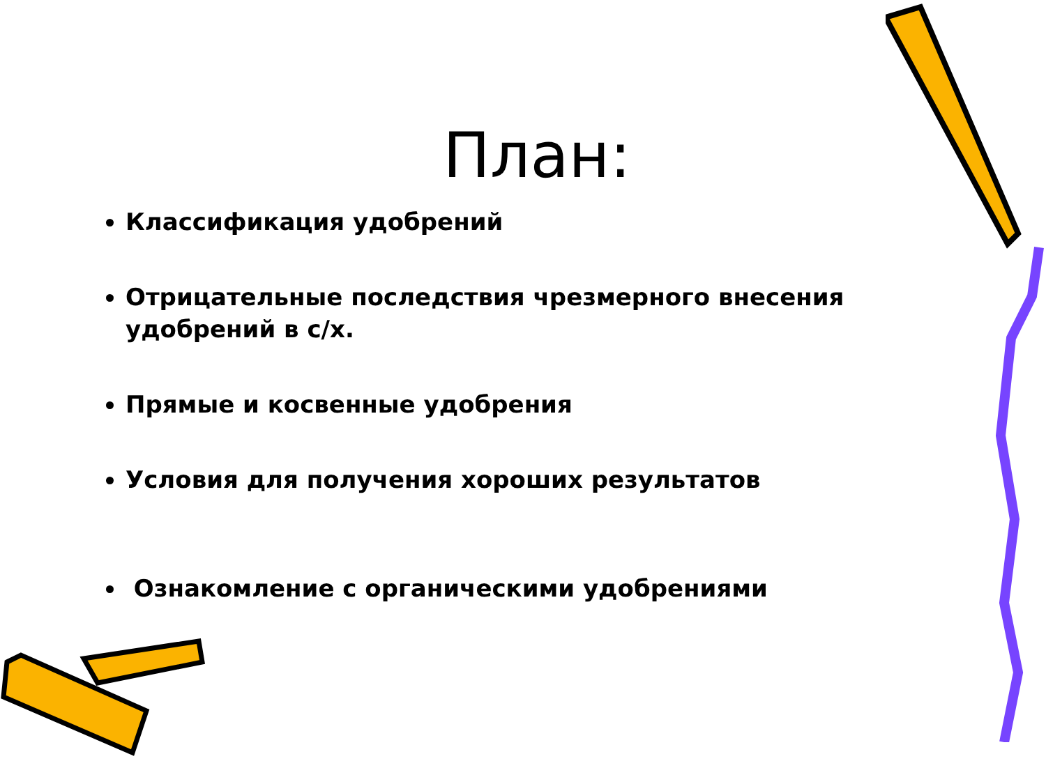План:
Классификация удобрений
Отрицательные последствия чрезмерного внесения удобрений в с/х.
Прямые и косвенные удобрения
Условия для получения хороших результатов
Ознакомление с органическими удобрениями